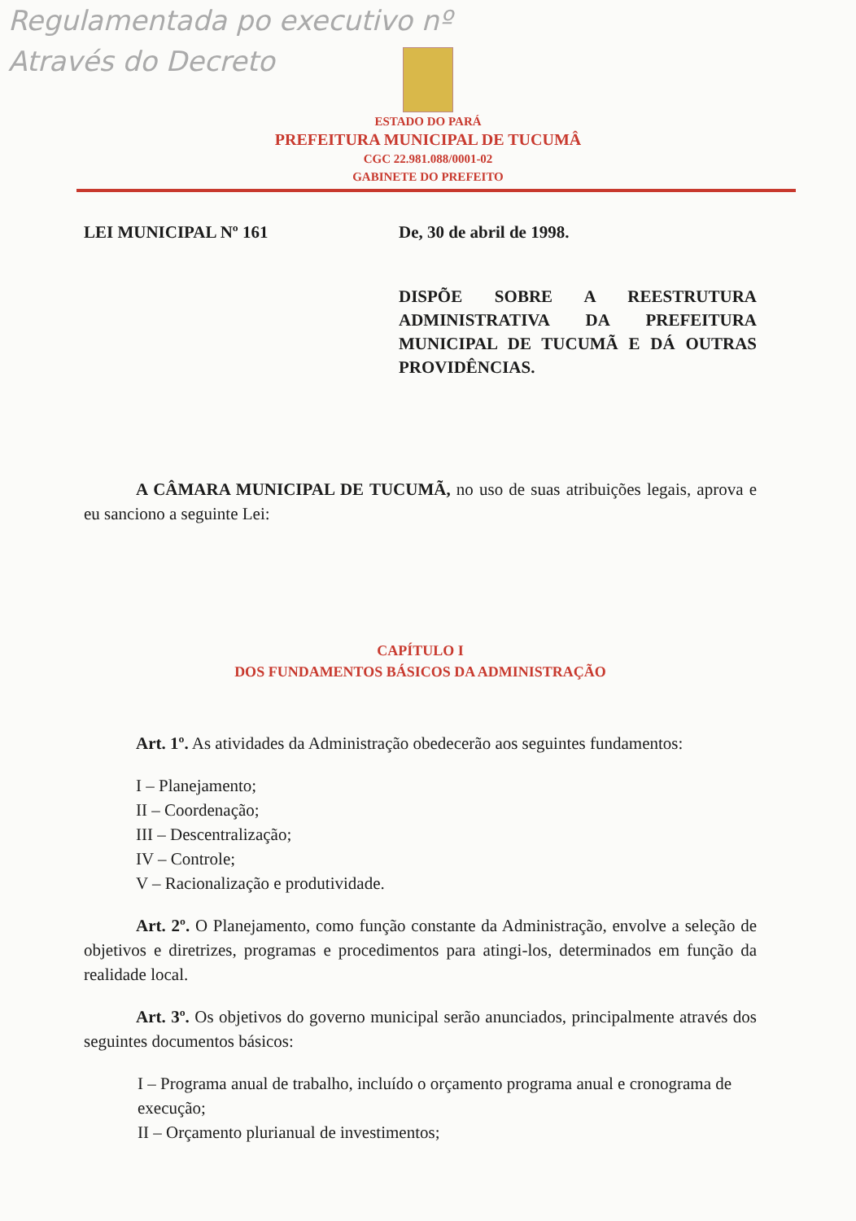Regulamentada po executivo nº
Através do Decreto
ESTADO DO PARÁ
PREFEITURA MUNICIPAL DE TUCUMÂ
CGC 22.981.088/0001-02
GABINETE DO PREFEITO
LEI MUNICIPAL Nº 161 De, 30 de abril de 1998.
DISPÕE SOBRE A REESTRUTURA ADMINISTRATIVA DA PREFEITURA MUNICIPAL DE TUCUMÃ E DÁ OUTRAS PROVIDÊNCIAS.
A CÂMARA MUNICIPAL DE TUCUMÃ, no uso de suas atribuições legais, aprova e eu sanciono a seguinte Lei:
CAPÍTULO I
DOS FUNDAMENTOS BÁSICOS DA ADMINISTRAÇÃO
Art. 1º. As atividades da Administração obedecerão aos seguintes fundamentos:
I – Planejamento;
II – Coordenação;
III – Descentralização;
IV – Controle;
V – Racionalização e produtividade.
Art. 2º. O Planejamento, como função constante da Administração, envolve a seleção de objetivos e diretrizes, programas e procedimentos para atingi-los, determinados em função da realidade local.
Art. 3º. Os objetivos do governo municipal serão anunciados, principalmente através dos seguintes documentos básicos:
I – Programa anual de trabalho, incluído o orçamento programa anual e cronograma de execução;
II – Orçamento plurianual de investimentos;